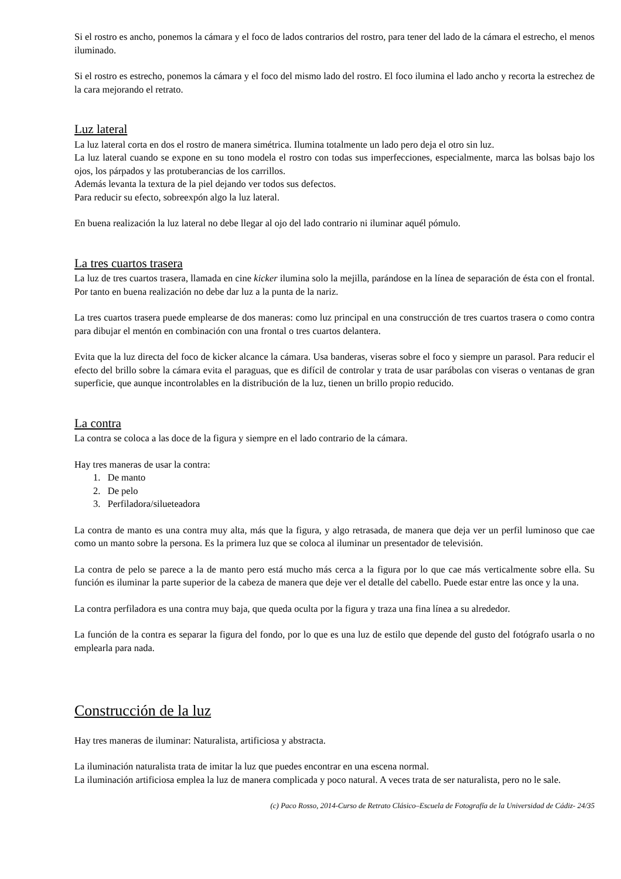Si el rostro es ancho, ponemos la cámara y el foco de lados contrarios del rostro, para tener del lado de la cámara el estrecho, el menos iluminado.
Si el rostro es estrecho, ponemos la cámara y el foco del mismo lado del rostro. El foco ilumina el lado ancho y recorta la estrechez de la cara mejorando el retrato.
Luz lateral
La luz lateral corta en dos el rostro de manera simétrica. Ilumina totalmente un lado pero deja el otro sin luz.
La luz lateral cuando se expone en su tono modela el rostro con todas sus imperfecciones, especialmente, marca las bolsas bajo los ojos, los párpados y las protuberancias de los carrillos.
Además levanta la textura de la piel dejando ver todos sus defectos.
Para reducir su efecto, sobreexpón algo la luz lateral.
En buena realización la luz lateral no debe llegar al ojo del lado contrario ni iluminar aquél pómulo.
La tres cuartos trasera
La luz de tres cuartos trasera, llamada en cine kicker ilumina solo la mejilla, parándose en la línea de separación de ésta con el frontal. Por tanto en buena realización no debe dar luz a la punta de la nariz.
La tres cuartos trasera puede emplearse de dos maneras: como luz principal en una construcción de tres cuartos trasera o como contra para dibujar el mentón en combinación con una frontal o tres cuartos delantera.
Evita que la luz directa del foco de kicker alcance la cámara. Usa banderas, viseras sobre el foco y siempre un parasol. Para reducir el efecto del brillo sobre la cámara evita el paraguas, que es difícil de controlar y trata de usar parábolas con viseras o ventanas de gran superficie, que aunque incontrolables en la distribución de la luz, tienen un brillo propio reducido.
La contra
La contra se coloca a las doce de la figura y siempre en el lado contrario de la cámara.
Hay tres maneras de usar la contra:
1. De manto
2. De pelo
3. Perfiladora/silueteadora
La contra de manto es una contra muy alta, más que la figura, y algo retrasada, de manera que deja ver un perfil luminoso que cae como un manto sobre la persona. Es la primera luz que se coloca al iluminar un presentador de televisión.
La contra de pelo se parece a la de manto pero está mucho más cerca a la figura por lo que cae más verticalmente sobre ella. Su función es iluminar la parte superior de la cabeza de manera que deje ver el detalle del cabello. Puede estar entre las once y la una.
La contra perfiladora es una contra muy baja, que queda oculta por la figura y traza una fina línea a su alrededor.
La función de la contra es separar la figura del fondo, por lo que es una luz de estilo que depende del gusto del fotógrafo usarla o no emplearla para nada.
Construcción de la luz
Hay tres maneras de iluminar: Naturalista, artificiosa y abstracta.
La iluminación naturalista trata de imitar la luz que puedes encontrar en una escena normal.
La iluminación artificiosa emplea la luz de manera complicada y poco natural. A veces trata de ser naturalista, pero no le sale.
(c) Paco Rosso, 2014-Curso de Retrato Clásico–Escuela de Fotografía de la Universidad de Cádiz- 24/35